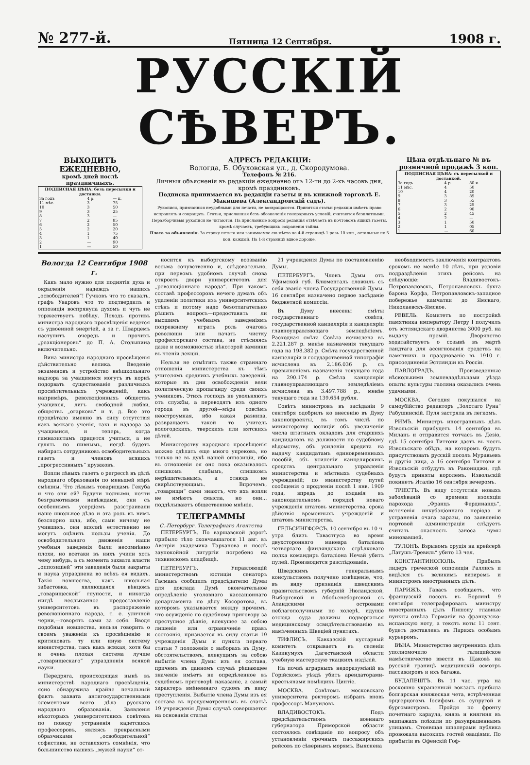№ 277-й. Пятница 12 Сентября. 1908 г.
РУССКІЙ СѢВЕРЪ.
ВЫХОДИТЪ ЕЖЕДНЕВНО,
кромѣ дней послѣ праздничныхъ.
| ПОДПИСНАЯ ЦѢНА: безъ пересылки и доставки. | | |
| --- | --- | --- |
| За годъ | 4 р. | — к. |
| 11 мѣс. | 3 | 75 |
| 10 | 3 | 50 |
| 9 | 3 | 25 |
| 8 | 3 | — |
| 7 | 2 | 85 |
| 6 | 2 | 50 |
| 5 | 2 | 20 |
| 4 | 1 | 75 |
| 3 | 1 | 40 |
| 2 | — | 90 |
| 1 | — | 50 |
АДРЕСЪ РЕДАКЦІИ:
Вологда, Б. Обуховская ул., д. Скородумова.
Телефонъ № 216.
Личныя объясненія въ редакціи ежедневно отъ 12-ти до 2-хъ часовъ дня, кромѣ праздниковъ.
Подписка принимается въ редакціи газеты и въ книжной торговлѣ Е. Макишева (Александровскій садъ).
Рукописи, признанныя неудобными для печати, не возвращаются. Принятыя статьи редакція имѣетъ право исправлять и сокращать. Статьи, присланныя безъ обозначенія гонорарныхъ условій, считаются безплатными. Неразборчивыя рукописи не читаются. На присланные вопросы редакція отвѣчаетъ въ почтовомъ ящикѣ газеты, кромѣ случаевъ, требующихъ сохраненія тайны.
Плата за объявленія. За строку петита или занимаемое ею мѣсто на 4-й страницѣ 1 разъ 10 коп., остальные по 5 коп. каждый. На 1-й страницѣ вдвое дороже.
Цѣна отдѣльнаго № въ розничной продажѣ 3 коп.
| ПОДПИСНАЯ ЦѢНА: съ пересылкой и доставкой. | | |
| --- | --- | --- |
| За годъ | 4 р. | 80 к. |
| 11 мѣс. | 4 | 50 |
| 10 | 4 | 20 |
| 9 | 3 | 85 |
| 8 | 3 | 55 |
| 7 | 3 | 25 |
| 6 | 2 | 90 |
| 5 | 2 | 45 |
| 4 | 2 | — |
| 3 | 1 | 50 |
| 2 | 1 | 05 |
| 1 | — | 60 |
Вологда 12 Сентября 1908 г.
Какъ мало нужно для поднятія духа и окрыленія надеждъ нашихъ „освободителей“! Гучковъ что то сказалъ, графъ Уваровъ что то подтвердилъ и оппозиція воспрянула духомъ и чуть не торжествуетъ побѣду. Походъ противъ министра народнаго просвѣщенія ведется съ удвоенной энергіей, а за г. Шварцемъ наступитъ очередь и прочихъ „реакціонеровъ“ до П. А. Столыпина включительно.
Вина министра народнаго просвѣщенія дѣйствительно велика. Введеніе экзаменовъ и устройство внѣшкольнаго надзора за учащимися могутъ въ корнѣ подорвать существованіе различныхъ просвѣтительныхъ учрежденій, какъ напримѣръ, революціонныхъ обществъ учащихся, лигъ свободной любви, обществъ „огарковъ“ и т. д. Все это процвѣтало именно въ силу отсутствія какъ всякаго ученія, такъ и надзора за учащимися, и теперь, когда гимназистамъ придется учиться, а не гулять по пивнымъ, негдѣ будетъ набирать сотрудниковъ освободительныхъ газетъ и членовъ всякихъ „прогрессивныхъ“ кружковъ.
Вопли лѣвыхъ газетъ о регрессѣ въ дѣлѣ народнаго образованія по меньшей мѣрѣ смѣшны. Что лѣвымъ товарищамъ Гекуба и что они ей? Будучи полными, почти безграмотными невѣждами, они съ особеннымъ усердіемъ разстраивали наше школьное дѣло и эта роль къ нимъ безспорно шла, ибо, сами ничему не учившись, они вполнѣ естественно не могутъ оцѣнить пользы ученія. До освободительнаго движенія наши учебныя заведенія были несомнѣнно плохи, но всетаки въ нихъ учили хоть чему нибудь, а съ момента захвата власти „оппозиціей“ эти заведенія были закрыты и наука упразднена во всѣхъ ея видахъ. Такія новшества, какъ школьная забастовка, являющаяся вѣнцомъ „товарищеской“ глупости, и никогда нигдѣ неслыханное предоставленіе университетовъ въ распоряженіе революціоннаго народа, т. е. уличной черни,—говорятъ сами за себя. Вводя подобныя новшества, нельзя говорить о своемъ уваженіи къ просвѣщенію и критиковать ту или иную систему министерства, такъ какъ всякая, хотя бы и очень плохая система лучше „товарищескаго“ упраздненія всякой науки.
Передряга, происходящая нынѣ въ министерствѣ народнаго просвѣщенія, ясно обнаружила крайне печальный фактъ захвата антигосударственными элементами всего дѣла русскаго народнаго образованія. Заявленія нѣкоторыхъ университетскихъ совѣтовъ по поводу устраненія кадетскихъ профессоровъ, являясь прекрасными образчиками „освободительной“ софистики, не оставляютъ сомнѣнія, что большинство нашихъ „мужей науки“ от-
носится къ выборгскому воззванію весьма сочувственно и, слѣдовательно, при первомъ удобномъ случаѣ снова откроетъ двери университетовъ для „революціоннаго народа“. При такомъ составѣ профессоровъ нечего думать объ удаленіи политики изъ университетскихъ стѣнъ и потому надо безотлагательно рѣшить вопросъ—предоставить ли высшимъ учебнымъ заведеніямъ попрежнему играть роль очаговъ революціи или начать чистку профессорскаго состава, не стѣсняясь даже и возможностью нѣкоторой заминки въ чтеніи лекцій.
Нельзя не отмѣтить также страннаго отношенія министерства къ тѣмъ учителямъ среднихъ учебныхъ заведеній, которые въ дни освобожденія вели политическую пропаганду среди своихъ учениковъ. Этихъ господъ не увольняютъ отъ службы, а переводятъ изъ одного города въ другой—мѣра совсѣмъ неостроумная, ибо какая разница, развращаетъ такой то учитель вологодскихъ, тверскихъ или вятскихъ дѣтей.
Министерству народнаго просвѣщенія можно сдѣлать еще много упрековъ, но только не въ духѣ нашей оппозиціи, ибо въ отношеніи ея оно пока оказывалось слишкомъ слабымъ, слишкомъ нерѣшительнымъ, а отнюдь не свирѣпствующимъ. Впрочемъ, „товарищи“ сами знаютъ, что ихъ вопли не имѣютъ смысла, но они... поддѣлываютъ общественное мнѣніе.
ТЕЛЕГРАММЫ
С.-Петербург. Телеграфнаго Агентства
ПЕТЕРБУРГЪ. По варшавской дорогѣ прибыло тѣло скончавшагося 11 авг. въ Австріи академика Тарханова и послѣ заупокойной литургіи погребено на тихвинскомъ кладбищѣ.
ПЕТЕРБУРГЪ. Управляющій министерствомъ юстиціи сенаторъ Гасманъ сообщилъ предсѣдателю Думы для доклада Думѣ окончательное опредѣленіе уголовнаго кассаціоннаго департамента по дѣлу Косоротова, въ которомъ указывается между прочимъ, что осужденіе по судебному приговору за преступное дѣяніе, влекущее за собою лишеніе или ограниченіе правъ состоянія, признается въ силу статьи 19 учрежденія Думы и пункта перваго статьи 7 положенія о выборахъ въ Думу, обстоятельствомъ, влекущимъ за собою выбытіе члена Думы изъ ея состава, причемъ въ данномъ случаѣ рѣшающее значеніе имѣетъ не опредѣленное въ судебномъ приговорѣ наказаніе, а самый характеръ вмѣненнаго судомъ въ вину преступленія. Выбытіе члена Думы изъ ея состава въ предусмотренномъ въ статьѣ 19 учрежденія Думы случаѣ совершается на основаніи статьи
21 учрежденія Думы по постановленію Думы.
ПЕТЕРБУРГЪ. Членъ Думы отъ Уфимской губ. Блюменталь сложилъ съ себя званіе члена Государственной Думы. 16 сентября назначено первое засѣданіе бюджетной комиссіи.
Въ Думу внесены смѣты государственнаго совѣта, государственной канцеляріи и канцеляріи главноуправляющаго земледѣліемъ. Расходная смѣта Совѣта исчислена въ 2.221.287 р. менѣе назначенія текущаго года на 198.382 р. Смѣта государственной канцеляріи и государственной типографіи исчислена въ 2.186.036 р. съ превышеніемъ назначенія текущаго года на 290.174 р. Смѣта канцеляріи главноуправляющаго земледѣліемъ исчислена въ 3.497.788 р., менѣе текущаго года на 139.654 рубля.
Совѣтъ министровъ въ засѣданіи 9 сентября одобрилъ ко внесенію въ Думу законопроекты, въ томъ числѣ по министерству юстиціи объ увеличеніи числа штатныхъ окладовъ для старшихъ кандидатовъ на должности по судебному вѣдомству, объ усиленіи кредита на выдачу кандидатамъ единовременныхъ пособій, объ усиленіи канцелярскихъ средствъ центральнаго управленія министерства и мѣстныхъ судебныхъ учрежденій; по министерству путей сообщенія о продленіи послѣ 1 янв. 1909 года, впредь до изданія въ законодательномъ порядкѣ новаго учрежденія штатовъ министерства, срока дѣйствія временныхъ учрежденій и штатовъ министерства.
ГЕЛЬСИНГФОРСЪ. 10 сентября въ 10 ч. утра близъ Тавастгуса во время двухсторонняго маневра баталіона четвертаго финляндскаго стрѣлковаго полка командиръ баталіона Нечай убитъ пулей. Производится разслѣдованіе.
Шведскимъ генеральнымъ консульствомъ получено извѣщеніе, что, въ виду признанія шведскимъ правительствомъ губерній Нюландской, Выборгской и Абобьенеборгской съ Аландскими островами неблагополучными по холерѣ, идущіе отсюда суда должны подвергаться медицинскому освидѣтельствованію въ намѣченныхъ Швеціей пунктахъ.
ТИФЛИСЪ. Кавказскій кустарный комитетъ открываетъ въ селеніи Казикумухъ Дагестанской области учебную мастерскую ткацкихъ издѣлій.
На почвѣ аграрныхъ недоразумѣній въ Горійскомъ уѣздѣ убитъ арендаторами-крестьянами помѣщикъ Цинтіе.
МОСКВА. Совѣтомъ московскаго университета ректоромъ избранъ вновь профессоръ Мануиловъ.
ВЛАДИВОСТОКЪ. Подъ предсѣдательствомъ военнаго губернатора Приморской области состоялось совѣщаніе по вопросу объ установленіи срочныхъ пассажирскихъ рейсовъ по сѣвернымъ морямъ. Выяснена
необходимость заключенія контрактовъ срокомъ не менѣе 10 лѣтъ, при условіи подраздѣленія этихъ рейсовъ на слѣдующіе: Владивостокъ-Петропавловскъ, Петропавловскъ—бухта барона Корфа, Петропавловскъ-западное побережье камчатки до Ямскаго, Николаевскъ-Ямское.
РЕВЕЛЬ. Комитетъ по постройкѣ памятника императору Петру I получилъ отъ эстляндскаго дворянства 3000 руб. на выдачу премій. Дворянство ходатайствуетъ о созывѣ въ мартѣ ландтага для ассигнованія средствъ на памятникъ и празднованіе въ 1910 г. присоединенія Эстляндіи къ Россіи.
ПАВЛОГРАДЪ. Произведенные нѣсколькими землевладѣльцами уѣзда опыты культуры гаоляна оказались очень удачными.
МОСКВА. Сегодня покушался на самоубійство редакторъ „Золотаго Руна“ Рабушинскій. Пуля застряла въ легкомъ.
РИМЪ. Министръ иностранныхъ дѣлъ Извольскій прибудетъ 14 сентября въ Миланъ и отправится тотчасъ въ Дезіо, гдѣ 15 сентября Титтони дастъ въ честь Извольскаго обѣдъ, на которомъ будутъ присутствовать русскій посолъ Муравьевъ и другія лица, а 16 сентября Титтони и Извольскій отбудутъ въ Ракониджи, гдѣ будутъ приняты королемъ. Извольскій покинетъ Италію 16 сентября вечеромъ.
ТРІЕСТЪ. Въ виду отсутствія новыхъ заболѣваній со времени изоляціи парохода „Францъ Фердинандъ“, истеченія инкубаціоннаго періода и устраненія очага заразы, по заявленію портовой администраціи слѣдуетъ считать опасность заноса чумы миновавшей.
ТУЛОНЪ. Взрывомъ орудія на крейсерѣ „Латушъ-Тревиль“ убито 13 чел.
КОНСТАНТИНОПОЛЬ. Прибылъ лидеръ греческой оппозиціи Раллисъ и видѣлся съ великимъ визиремъ и министромъ иностранныхъ дѣлъ.
ПАРИЖЪ. Гавасъ сообщаетъ, что французскій посолъ въ Берлинѣ 9 сентября телеграфировалъ министру иностранныхъ дѣлъ Пишону главные пункты отвѣта Германіи на французско-испанскую ноту, а текстъ ноты 11 сент. будетъ доставленъ въ Парижъ особымъ курьеромъ.
ВѢНА. Министерство внутреннихъ дѣлъ уполномочило галицийское намѣстничество ввести въ Щаковѣ на русской границѣ медицинскій осмотръ пассажировъ и ихъ багажа.
БУДАПЕШТЪ. Въ 11 час. утра на роскошно украшенный вокзалъ прибыла болгарская княжеская чета, встрѣченная эрцгерцогомъ Іосифомъ съ супругой и бургомистромъ. Пройдя по фронту почетнаго караула, князь и княгиня въ экипажахъ поѣхали по разукрашеннымъ улицамъ. Стоявшая шпалерами публика провожала высокихъ гостей оваціями. По прибытіи въ Офенскій Гоф-